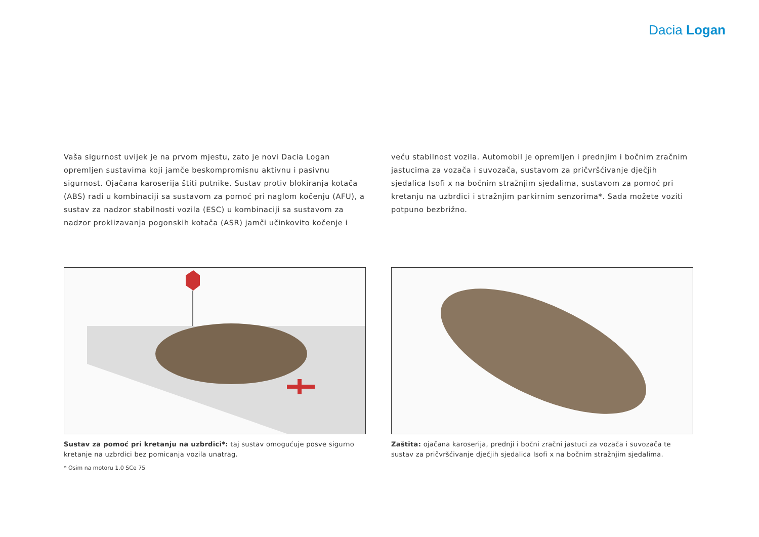Dacia Logan
Vaša sigurnost uvijek je na prvom mjestu, zato je novi Dacia Logan opremljen sustavima koji jamče beskompromisnu aktivnu i pasivnu sigurnost. Ojačana karoserija štiti putnike. Sustav protiv blokiranja kotača (ABS) radi u kombinaciji sa sustavom za pomoć pri naglom kočenju (AFU), a sustav za nadzor stabilnosti vozila (ESC) u kombinaciji sa sustavom za nadzor proklizavanja pogonskih kotača (ASR) jamči učinkovito kočenje i
veću stabilnost vozila. Automobil je opremljen i prednjim i bočnim zračnim jastucima za vozača i suvozača, sustavom za pričvršćivanje dječjih sjedalica Isofi x na bočnim stražnjim sjedalima, sustavom za pomoć pri kretanju na uzbrdici i stražnjim parkirnim senzorima*. Sada možete voziti potpuno bezbrižno.
Sustav za pomoć pri kretanju na uzbrdici*: taj sustav omogućuje posve sigurno kretanje na uzbrdici bez pomicanja vozila unatrag.
* Osim na motoru 1.0 SCe 75
Zaštita: ojačana karoserija, prednji i bočni zračni jastuci za vozača i suvozača te sustav za pričvršćivanje dječjih sjedalica Isofi x na bočnim stražnjim sjedalima.